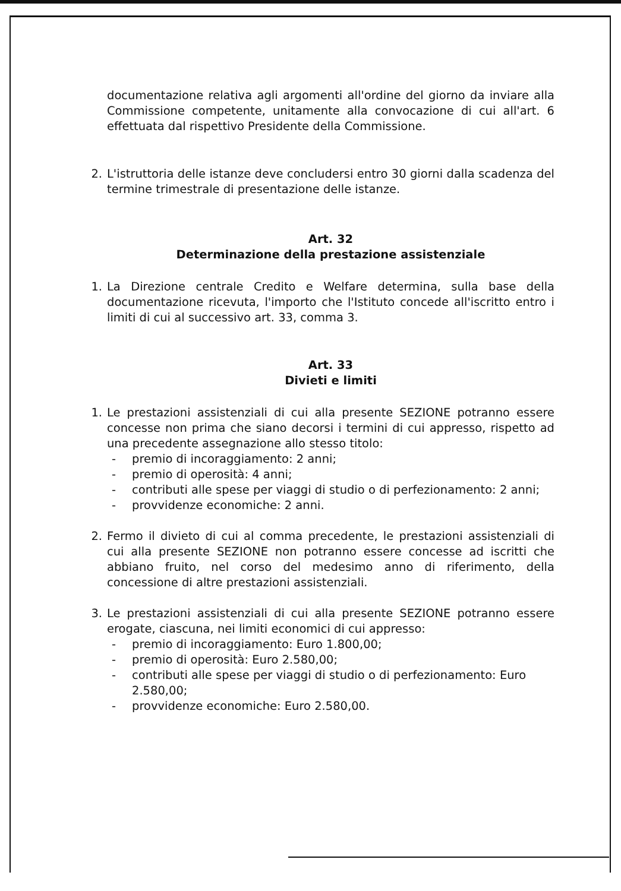documentazione relativa agli argomenti all'ordine del giorno da inviare alla Commissione competente, unitamente alla convocazione di cui all'art. 6 effettuata dal rispettivo Presidente della Commissione.
2. L'istruttoria delle istanze deve concludersi entro 30 giorni dalla scadenza del termine trimestrale di presentazione delle istanze.
Art. 32
Determinazione della prestazione assistenziale
1. La Direzione centrale Credito e Welfare determina, sulla base della documentazione ricevuta, l'importo che l'Istituto concede all'iscritto entro i limiti di cui al successivo art. 33, comma 3.
Art. 33
Divieti e limiti
1. Le prestazioni assistenziali di cui alla presente SEZIONE potranno essere concesse non prima che siano decorsi i termini di cui appresso, rispetto ad una precedente assegnazione allo stesso titolo:
- premio di incoraggiamento: 2 anni;
- premio di operosità: 4 anni;
- contributi alle spese per viaggi di studio o di perfezionamento: 2 anni;
- provvidenze economiche: 2 anni.
2. Fermo il divieto di cui al comma precedente, le prestazioni assistenziali di cui alla presente SEZIONE non potranno essere concesse ad iscritti che abbiano fruito, nel corso del medesimo anno di riferimento, della concessione di altre prestazioni assistenziali.
3. Le prestazioni assistenziali di cui alla presente SEZIONE potranno essere erogate, ciascuna, nei limiti economici di cui appresso:
- premio di incoraggiamento: Euro 1.800,00;
- premio di operosità: Euro 2.580,00;
- contributi alle spese per viaggi di studio o di perfezionamento: Euro 2.580,00;
- provvidenze economiche: Euro 2.580,00.